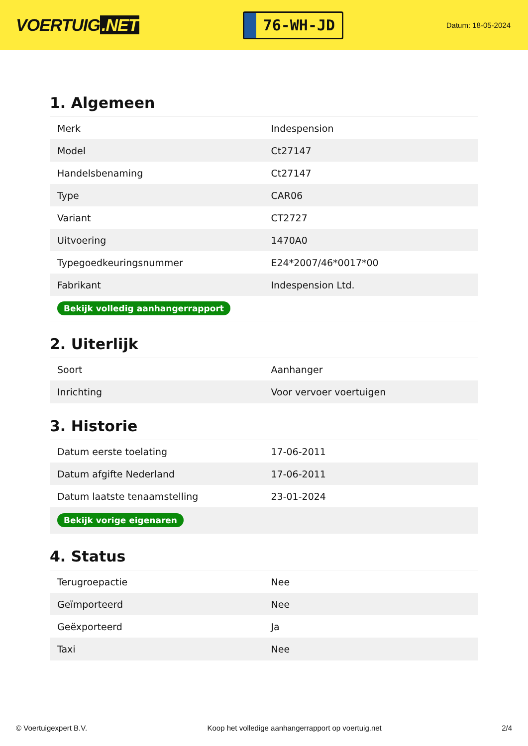VOERTUIG.NET
76-WH-JD
Datum: 18-05-2024
1. Algemeen
| Merk | Indespension |
| Model | Ct27147 |
| Handelsbenaming | Ct27147 |
| Type | CAR06 |
| Variant | CT2727 |
| Uitvoering | 1470A0 |
| Typegoedkeuringsnummer | E24*2007/46*0017*00 |
| Fabrikant | Indespension Ltd. |
| Bekijk volledig aanhangerrapport | |
2. Uiterlijk
| Soort | Aanhanger |
| Inrichting | Voor vervoer voertuigen |
3. Historie
| Datum eerste toelating | 17-06-2011 |
| Datum afgifte Nederland | 17-06-2011 |
| Datum laatste tenaamstelling | 23-01-2024 |
| Bekijk vorige eigenaren | |
4. Status
| Terugroepactie | Nee |
| Geïmporteerd | Nee |
| Geëxporteerd | Ja |
| Taxi | Nee |
© Voertuigexpert B.V. Koop het volledige aanhangerrapport op voertuig.net 2/4